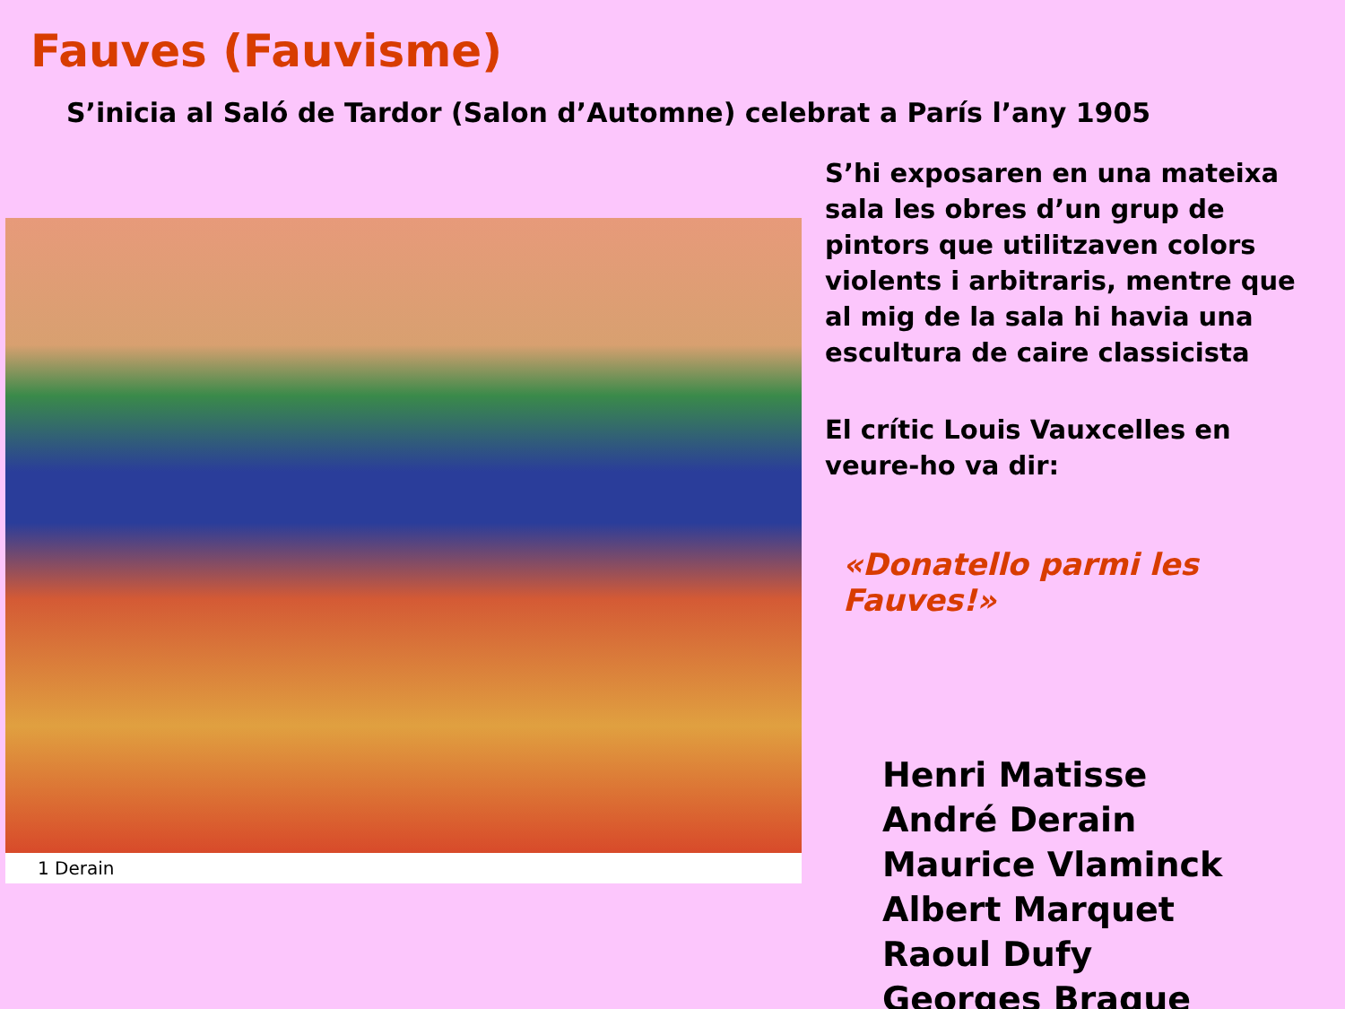Fauves (Fauvisme)
S’inicia al Saló de Tardor (Salon d’Automne) celebrat a París l’any 1905
1 Derain
S’hi exposaren en una mateixa sala les obres d’un grup de pintors que utilitzaven colors violents i arbitraris, mentre que al mig de la sala hi havia una escultura de caire classicista
El crític Louis Vauxcelles en veure-ho va dir:
«Donatello parmi les Fauves!»
Henri Matisse
André Derain
Maurice Vlaminck
Albert Marquet
Raoul Dufy
Georges Braque